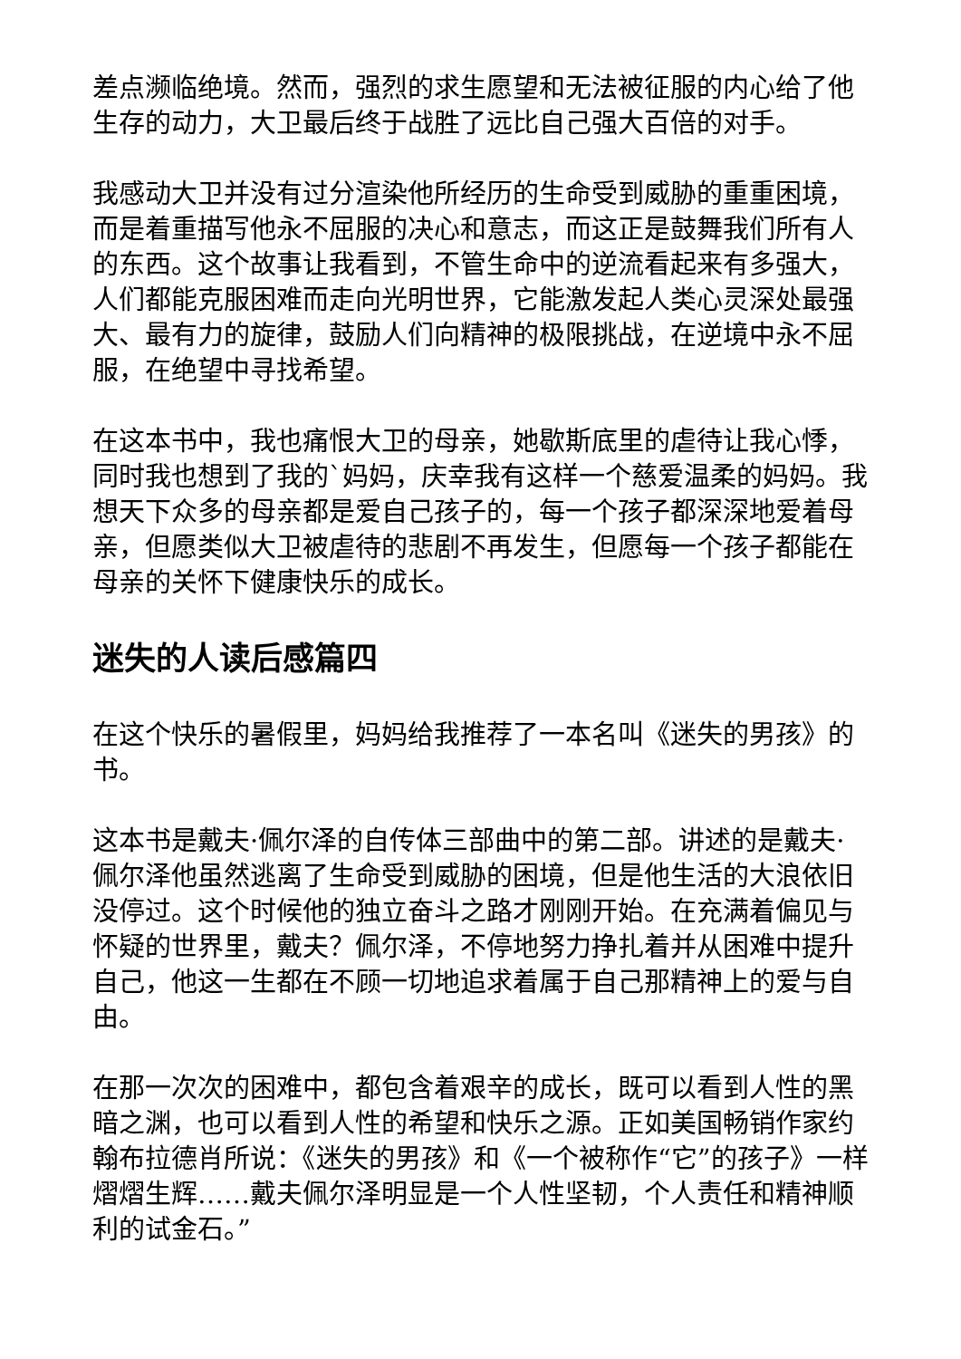差点濒临绝境。然而，强烈的求生愿望和无法被征服的内心给了他生存的动力，大卫最后终于战胜了远比自己强大百倍的对手。
我感动大卫并没有过分渲染他所经历的生命受到威胁的重重困境，而是着重描写他永不屈服的决心和意志，而这正是鼓舞我们所有人的东西。这个故事让我看到，不管生命中的逆流看起来有多强大，人们都能克服困难而走向光明世界，它能激发起人类心灵深处最强大、最有力的旋律，鼓励人们向精神的极限挑战，在逆境中永不屈服，在绝望中寻找希望。
在这本书中，我也痛恨大卫的母亲，她歇斯底里的虐待让我心悸，同时我也想到了我的`妈妈，庆幸我有这样一个慈爱温柔的妈妈。我想天下众多的母亲都是爱自己孩子的，每一个孩子都深深地爱着母亲，但愿类似大卫被虐待的悲剧不再发生，但愿每一个孩子都能在母亲的关怀下健康快乐的成长。
迷失的人读后感篇四
在这个快乐的暑假里，妈妈给我推荐了一本名叫《迷失的男孩》的书。
这本书是戴夫·佩尔泽的自传体三部曲中的第二部。讲述的是戴夫·佩尔泽他虽然逃离了生命受到威胁的困境，但是他生活的大浪依旧没停过。这个时候他的独立奋斗之路才刚刚开始。在充满着偏见与怀疑的世界里，戴夫？佩尔泽，不停地努力挣扎着并从困难中提升自己，他这一生都在不顾一切地追求着属于自己那精神上的爱与自由。
在那一次次的困难中，都包含着艰辛的成长，既可以看到人性的黑暗之渊，也可以看到人性的希望和快乐之源。正如美国畅销作家约翰布拉德肖所说：《迷失的男孩》和《一个被称作“它”的孩子》一样熠熠生辉……戴夫佩尔泽明显是一个人性坚韧，个人责任和精神顺利的试金石。”